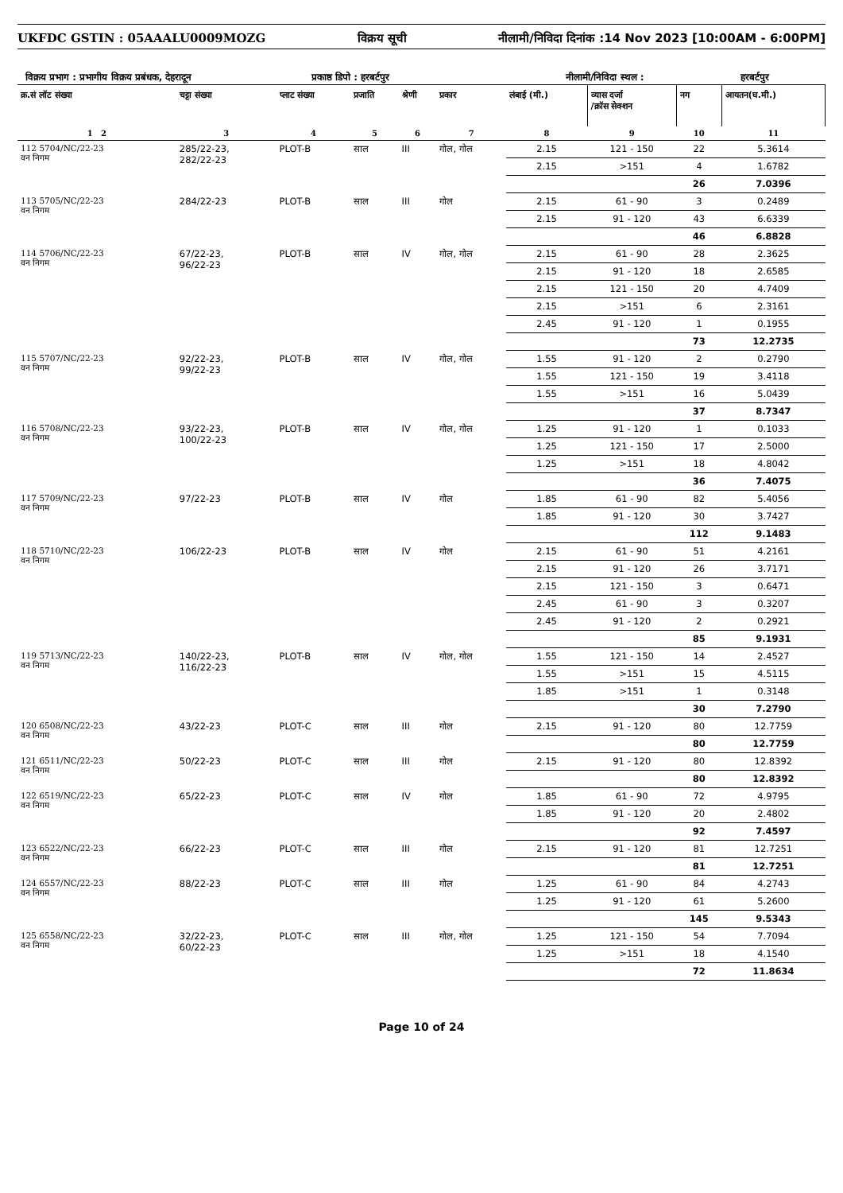UKFDC GSTIN : 05AAALU0009MOZG विक्रय सूची नीलामी/निविदा दिनांक :14 Nov 2023 [10:00AM - 6:00PM]
विक्रय प्रभाग : प्रभागीय विक्रय प्रबंधक, देहरादून प्रकाष्ठ डिपो : हरबर्टपुर नीलामी/निविदा स्थल : हरबर्टपुर
| क्र.सं लॉट संख्या | चट्टा संख्या | प्लाट संख्या | प्रजाति | श्रेणी | प्रकार | लंबाई (मी.) | व्यास दर्जा /क्रॉस सेक्शन | नग | आयतन(घ.मी.) |
| --- | --- | --- | --- | --- | --- | --- | --- | --- | --- |
| 1 2 | 3 | 4 | 5 | 6 | 7 | 8 | 9 | 10 | 11 |
| 112 5704/NC/22-23 वन निगम | 285/22-23, 282/22-23 | PLOT-B | साल | III | गोल, गोल | 2.15 | 121 - 150 | 22 | 5.3614 |
| | | | | | | 2.15 | >151 | 4 | 1.6782 |
| | | | | | | | | 26 | 7.0396 |
| 113 5705/NC/22-23 वन निगम | 284/22-23 | PLOT-B | साल | III | गोल | 2.15 | 61 - 90 | 3 | 0.2489 |
| | | | | | | 2.15 | 91 - 120 | 43 | 6.6339 |
| | | | | | | | | 46 | 6.8828 |
| 114 5706/NC/22-23 वन निगम | 67/22-23, 96/22-23 | PLOT-B | साल | IV | गोल, गोल | 2.15 | 61 - 90 | 28 | 2.3625 |
| | | | | | | 2.15 | 91 - 120 | 18 | 2.6585 |
| | | | | | | 2.15 | 121 - 150 | 20 | 4.7409 |
| | | | | | | 2.15 | >151 | 6 | 2.3161 |
| | | | | | | 2.45 | 91 - 120 | 1 | 0.1955 |
| | | | | | | | | 73 | 12.2735 |
| 115 5707/NC/22-23 वन निगम | 92/22-23, 99/22-23 | PLOT-B | साल | IV | गोल, गोल | 1.55 | 91 - 120 | 2 | 0.2790 |
| | | | | | | 1.55 | 121 - 150 | 19 | 3.4118 |
| | | | | | | 1.55 | >151 | 16 | 5.0439 |
| | | | | | | | | 37 | 8.7347 |
| 116 5708/NC/22-23 वन निगम | 93/22-23, 100/22-23 | PLOT-B | साल | IV | गोल, गोल | 1.25 | 91 - 120 | 1 | 0.1033 |
| | | | | | | 1.25 | 121 - 150 | 17 | 2.5000 |
| | | | | | | 1.25 | >151 | 18 | 4.8042 |
| | | | | | | | | 36 | 7.4075 |
| 117 5709/NC/22-23 वन निगम | 97/22-23 | PLOT-B | साल | IV | गोल | 1.85 | 61 - 90 | 82 | 5.4056 |
| | | | | | | 1.85 | 91 - 120 | 30 | 3.7427 |
| | | | | | | | | 112 | 9.1483 |
| 118 5710/NC/22-23 वन निगम | 106/22-23 | PLOT-B | साल | IV | गोल | 2.15 | 61 - 90 | 51 | 4.2161 |
| | | | | | | 2.15 | 91 - 120 | 26 | 3.7171 |
| | | | | | | 2.15 | 121 - 150 | 3 | 0.6471 |
| | | | | | | 2.45 | 61 - 90 | 3 | 0.3207 |
| | | | | | | 2.45 | 91 - 120 | 2 | 0.2921 |
| | | | | | | | | 85 | 9.1931 |
| 119 5713/NC/22-23 वन निगम | 140/22-23, 116/22-23 | PLOT-B | साल | IV | गोल, गोल | 1.55 | 121 - 150 | 14 | 2.4527 |
| | | | | | | 1.55 | >151 | 15 | 4.5115 |
| | | | | | | 1.85 | >151 | 1 | 0.3148 |
| | | | | | | | | 30 | 7.2790 |
| 120 6508/NC/22-23 वन निगम | 43/22-23 | PLOT-C | साल | III | गोल | 2.15 | 91 - 120 | 80 | 12.7759 |
| | | | | | | | | 80 | 12.7759 |
| 121 6511/NC/22-23 वन निगम | 50/22-23 | PLOT-C | साल | III | गोल | 2.15 | 91 - 120 | 80 | 12.8392 |
| | | | | | | | | 80 | 12.8392 |
| 122 6519/NC/22-23 वन निगम | 65/22-23 | PLOT-C | साल | IV | गोल | 1.85 | 61 - 90 | 72 | 4.9795 |
| | | | | | | 1.85 | 91 - 120 | 20 | 2.4802 |
| | | | | | | | | 92 | 7.4597 |
| 123 6522/NC/22-23 वन निगम | 66/22-23 | PLOT-C | साल | III | गोल | 2.15 | 91 - 120 | 81 | 12.7251 |
| | | | | | | | | 81 | 12.7251 |
| 124 6557/NC/22-23 वन निगम | 88/22-23 | PLOT-C | साल | III | गोल | 1.25 | 61 - 90 | 84 | 4.2743 |
| | | | | | | 1.25 | 91 - 120 | 61 | 5.2600 |
| | | | | | | | | 145 | 9.5343 |
| 125 6558/NC/22-23 वन निगम | 32/22-23, 60/22-23 | PLOT-C | साल | III | गोल, गोल | 1.25 | 121 - 150 | 54 | 7.7094 |
| | | | | | | 1.25 | >151 | 18 | 4.1540 |
| | | | | | | | | 72 | 11.8634 |
Page 10 of 24